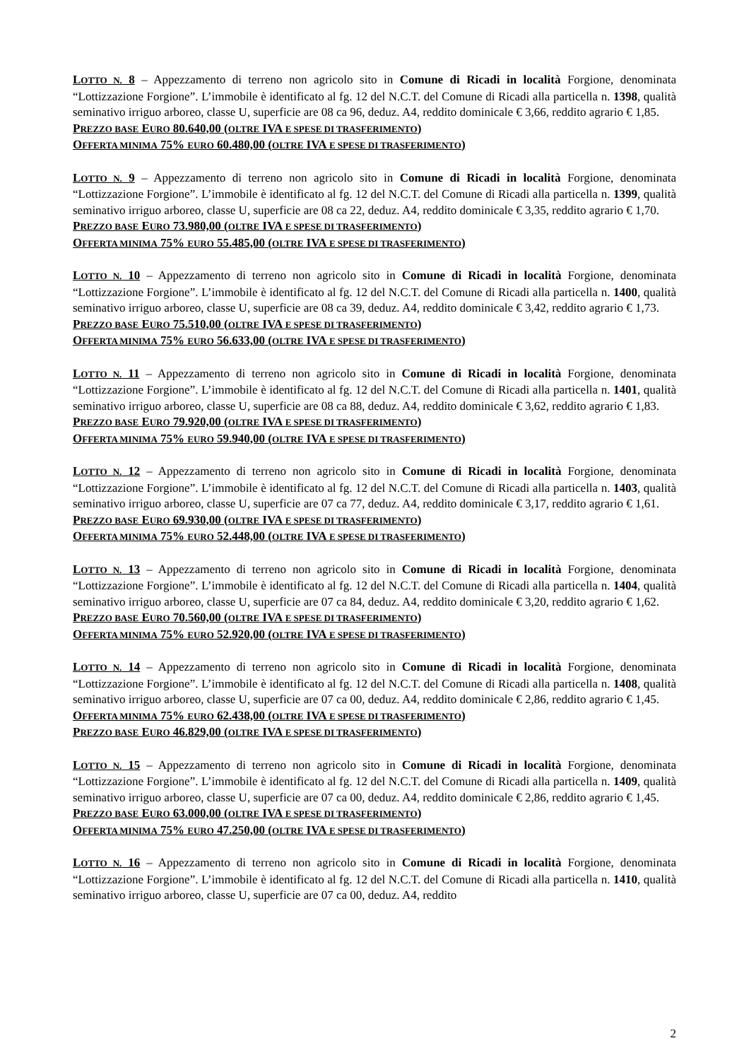LOTTO N. 8 – Appezzamento di terreno non agricolo sito in Comune di Ricadi in località Forgione, denominata “Lottizzazione Forgione”. L’immobile è identificato al fg. 12 del N.C.T. del Comune di Ricadi alla particella n. 1398, qualità seminativo irriguo arboreo, classe U, superficie are 08 ca 96, deduz. A4, reddito dominicale € 3,66, reddito agrario € 1,85.
PREZZO BASE EURO 80.640,00 (OLTRE IVA E SPESE DI TRASFERIMENTO)
OFFERTA MINIMA 75% EURO 60.480,00 (OLTRE IVA E SPESE DI TRASFERIMENTO)
LOTTO N. 9 – Appezzamento di terreno non agricolo sito in Comune di Ricadi in località Forgione, denominata “Lottizzazione Forgione”. L’immobile è identificato al fg. 12 del N.C.T. del Comune di Ricadi alla particella n. 1399, qualità seminativo irriguo arboreo, classe U, superficie are 08 ca 22, deduz. A4, reddito dominicale € 3,35, reddito agrario € 1,70.
PREZZO BASE EURO 73.980,00 (OLTRE IVA E SPESE DI TRASFERIMENTO)
OFFERTA MINIMA 75% EURO 55.485,00 (OLTRE IVA E SPESE DI TRASFERIMENTO)
LOTTO N. 10 – Appezzamento di terreno non agricolo sito in Comune di Ricadi in località Forgione, denominata “Lottizzazione Forgione”. L’immobile è identificato al fg. 12 del N.C.T. del Comune di Ricadi alla particella n. 1400, qualità seminativo irriguo arboreo, classe U, superficie are 08 ca 39, deduz. A4, reddito dominicale € 3,42, reddito agrario € 1,73.
PREZZO BASE EURO 75.510,00 (OLTRE IVA E SPESE DI TRASFERIMENTO)
OFFERTA MINIMA 75% EURO 56.633,00 (OLTRE IVA E SPESE DI TRASFERIMENTO)
LOTTO N. 11 – Appezzamento di terreno non agricolo sito in Comune di Ricadi in località Forgione, denominata “Lottizzazione Forgione”. L’immobile è identificato al fg. 12 del N.C.T. del Comune di Ricadi alla particella n. 1401, qualità seminativo irriguo arboreo, classe U, superficie are 08 ca 88, deduz. A4, reddito dominicale € 3,62, reddito agrario € 1,83.
PREZZO BASE EURO 79.920,00 (OLTRE IVA E SPESE DI TRASFERIMENTO)
OFFERTA MINIMA 75% EURO 59.940,00 (OLTRE IVA E SPESE DI TRASFERIMENTO)
LOTTO N. 12 – Appezzamento di terreno non agricolo sito in Comune di Ricadi in località Forgione, denominata “Lottizzazione Forgione”. L’immobile è identificato al fg. 12 del N.C.T. del Comune di Ricadi alla particella n. 1403, qualità seminativo irriguo arboreo, classe U, superficie are 07 ca 77, deduz. A4, reddito dominicale € 3,17, reddito agrario € 1,61.
PREZZO BASE EURO 69.930,00 (OLTRE IVA E SPESE DI TRASFERIMENTO)
OFFERTA MINIMA 75% EURO 52.448,00 (OLTRE IVA E SPESE DI TRASFERIMENTO)
LOTTO N. 13 – Appezzamento di terreno non agricolo sito in Comune di Ricadi in località Forgione, denominata “Lottizzazione Forgione”. L’immobile è identificato al fg. 12 del N.C.T. del Comune di Ricadi alla particella n. 1404, qualità seminativo irriguo arboreo, classe U, superficie are 07 ca 84, deduz. A4, reddito dominicale € 3,20, reddito agrario € 1,62.
PREZZO BASE EURO 70.560,00 (OLTRE IVA E SPESE DI TRASFERIMENTO)
OFFERTA MINIMA 75% EURO 52.920,00 (OLTRE IVA E SPESE DI TRASFERIMENTO)
LOTTO N. 14 – Appezzamento di terreno non agricolo sito in Comune di Ricadi in località Forgione, denominata “Lottizzazione Forgione”. L’immobile è identificato al fg. 12 del N.C.T. del Comune di Ricadi alla particella n. 1408, qualità seminativo irriguo arboreo, classe U, superficie are 07 ca 00, deduz. A4, reddito dominicale € 2,86, reddito agrario € 1,45.
OFFERTA MINIMA 75% EURO 62.438,00 (OLTRE IVA E SPESE DI TRASFERIMENTO)
PREZZO BASE EURO 46.829,00 (OLTRE IVA E SPESE DI TRASFERIMENTO)
LOTTO N. 15 – Appezzamento di terreno non agricolo sito in Comune di Ricadi in località Forgione, denominata “Lottizzazione Forgione”. L’immobile è identificato al fg. 12 del N.C.T. del Comune di Ricadi alla particella n. 1409, qualità seminativo irriguo arboreo, classe U, superficie are 07 ca 00, deduz. A4, reddito dominicale € 2,86, reddito agrario € 1,45.
PREZZO BASE EURO 63.000,00 (OLTRE IVA E SPESE DI TRASFERIMENTO)
OFFERTA MINIMA 75% EURO 47.250,00 (OLTRE IVA E SPESE DI TRASFERIMENTO)
LOTTO N. 16 – Appezzamento di terreno non agricolo sito in Comune di Ricadi in località Forgione, denominata “Lottizzazione Forgione”. L’immobile è identificato al fg. 12 del N.C.T. del Comune di Ricadi alla particella n. 1410, qualità seminativo irriguo arboreo, classe U, superficie are 07 ca 00, deduz. A4, reddito
2